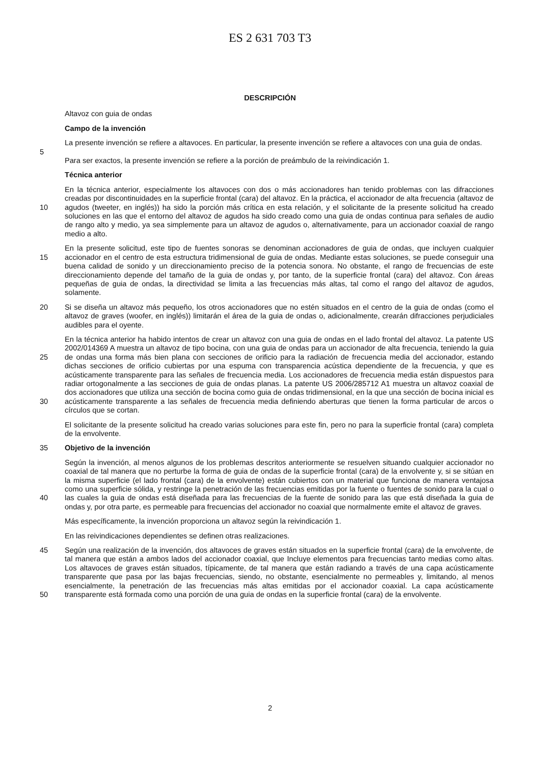ES 2 631 703 T3
DESCRIPCIÓN
Altavoz con guia de ondas
Campo de la invención
5 La presente invención se refiere a altavoces. En particular, la presente invención se refiere a altavoces con una guia de ondas.
Para ser exactos, la presente invención se refiere a la porción de preámbulo de la reivindicación 1.
Técnica anterior
10 En la técnica anterior, especialmente los altavoces con dos o más accionadores han tenido problemas con las difracciones creadas por discontinuidades en la superficie frontal (cara) del altavoz. En la práctica, el accionador de alta frecuencia (altavoz de agudos (tweeter, en inglés)) ha sido la porción más crítica en esta relación, y el solicitante de la presente solicitud ha creado soluciones en las que el entorno del altavoz de agudos ha sido creado como una guia de ondas continua para señales de audio de rango alto y medio, ya sea simplemente para un altavoz de agudos o, alternativamente, para un accionador coaxial de rango medio a alto.
15 En la presente solicitud, este tipo de fuentes sonoras se denominan accionadores de guia de ondas, que incluyen cualquier accionador en el centro de esta estructura tridimensional de guia de ondas. Mediante estas soluciones, se puede conseguir una buena calidad de sonido y un direccionamiento preciso de la potencia sonora. No obstante, el rango de frecuencias de este direccionamiento depende del tamaño de la guia de ondas y, por tanto, de la superficie frontal (cara) del altavoz. Con áreas pequeñas de guia de ondas, la directividad se limita a las frecuencias más altas, tal como el rango del altavoz de agudos, solamente.
20 Si se diseña un altavoz más pequeño, los otros accionadores que no estén situados en el centro de la guia de ondas (como el altavoz de graves (woofer, en inglés)) limitarán el área de la guia de ondas o, adicionalmente, crearán difracciones perjudiciales audibles para el oyente.
25
30
En la técnica anterior ha habido intentos de crear un altavoz con una guia de ondas en el lado frontal del altavoz. La patente US 2002/014369 A muestra un altavoz de tipo bocina, con una guia de ondas para un accionador de alta frecuencia, teniendo la guia de ondas una forma más bien plana con secciones de orificio para la radiación de frecuencia media del accionador, estando dichas secciones de orificio cubiertas por una espuma con transparencia acústica dependiente de la frecuencia, y que es acústicamente transparente para las señales de frecuencia media. Los accionadores de frecuencia media están dispuestos para radiar ortogonalmente a las secciones de guia de ondas planas. La patente US 2006/285712 A1 muestra un altavoz coaxial de dos accionadores que utiliza una sección de bocina como guia de ondas tridimensional, en la que una sección de bocina inicial es acústicamente transparente a las señales de frecuencia media definiendo aberturas que tienen la forma particular de arcos o círculos que se cortan.
El solicitante de la presente solicitud ha creado varias soluciones para este fin, pero no para la superficie frontal (cara) completa de la envolvente.
35 Objetivo de la invención
40 Según la invención, al menos algunos de los problemas descritos anteriormente se resuelven situando cualquier accionador no coaxial de tal manera que no perturbe la forma de guia de ondas de la superficie frontal (cara) de la envolvente y, si se sitúan en la misma superficie (el lado frontal (cara) de la envolvente) están cubiertos con un material que funciona de manera ventajosa como una superficie sólida, y restringe la penetración de las frecuencias emitidas por la fuente o fuentes de sonido para la cual o las cuales la guia de ondas está diseñada para las frecuencias de la fuente de sonido para las que está diseñada la guia de ondas y, por otra parte, es permeable para frecuencias del accionador no coaxial que normalmente emite el altavoz de graves.
Más específicamente, la invención proporciona un altavoz según la reivindicación 1.
En las reivindicaciones dependientes se definen otras realizaciones.
45
50
Según una realización de la invención, dos altavoces de graves están situados en la superficie frontal (cara) de la envolvente, de tal manera que están a ambos lados del accionador coaxial, que Incluye elementos para frecuencias tanto medias como altas. Los altavoces de graves están situados, típicamente, de tal manera que están radiando a través de una capa acústicamente transparente que pasa por las bajas frecuencias, siendo, no obstante, esencialmente no permeables y, limitando, al menos esencialmente, la penetración de las frecuencias más altas emitidas por el accionador coaxial. La capa acústicamente transparente está formada como una porción de una guia de ondas en la superficie frontal (cara) de la envolvente.
2